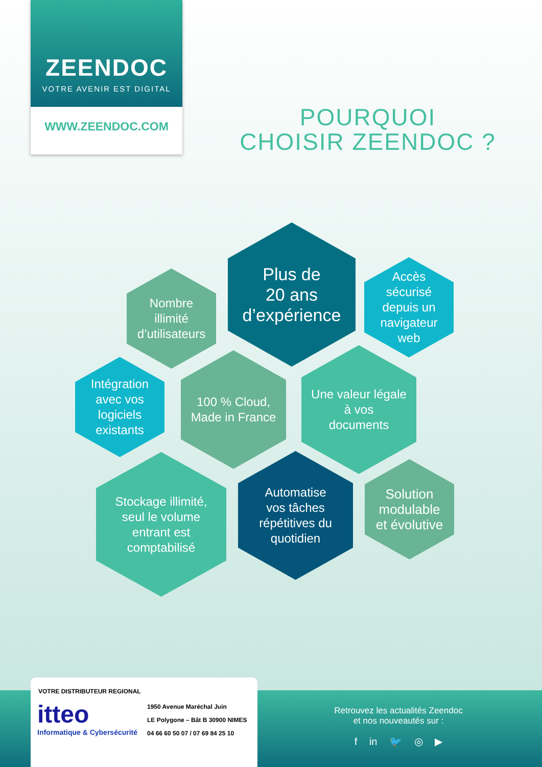ZEENDOC
VOTRE AVENIR EST DIGITAL
WWW.ZEENDOC.COM
POURQUOI
CHOISIR ZEENDOC ?
Plus de
20 ans
d’expérience
Nombre
illimité
d’utilisateurs
Accès
sécurisé
depuis un
navigateur
web
Intégration
avec vos
logiciels
existants
100 % Cloud,
Made in France
Une valeur légale
à vos
documents
Stockage illimité,
seul le volume
entrant est
comptabilisé
Automatise
vos tâches
répétitives du
quotidien
Solution
modulable
et évolutive
VOTRE DISTRIBUTEUR REGIONAL
itteo
Informatique & Cybersécurité
1950 Avenue Maréchal Juin
LE Polygone – Bât B 30900 NIMES
04 66 60 50 07 / 07 69 84 25 10
Retrouvez les actualités Zeendoc
et nos nouveautés sur :
f in 🐦 ◎ ▶